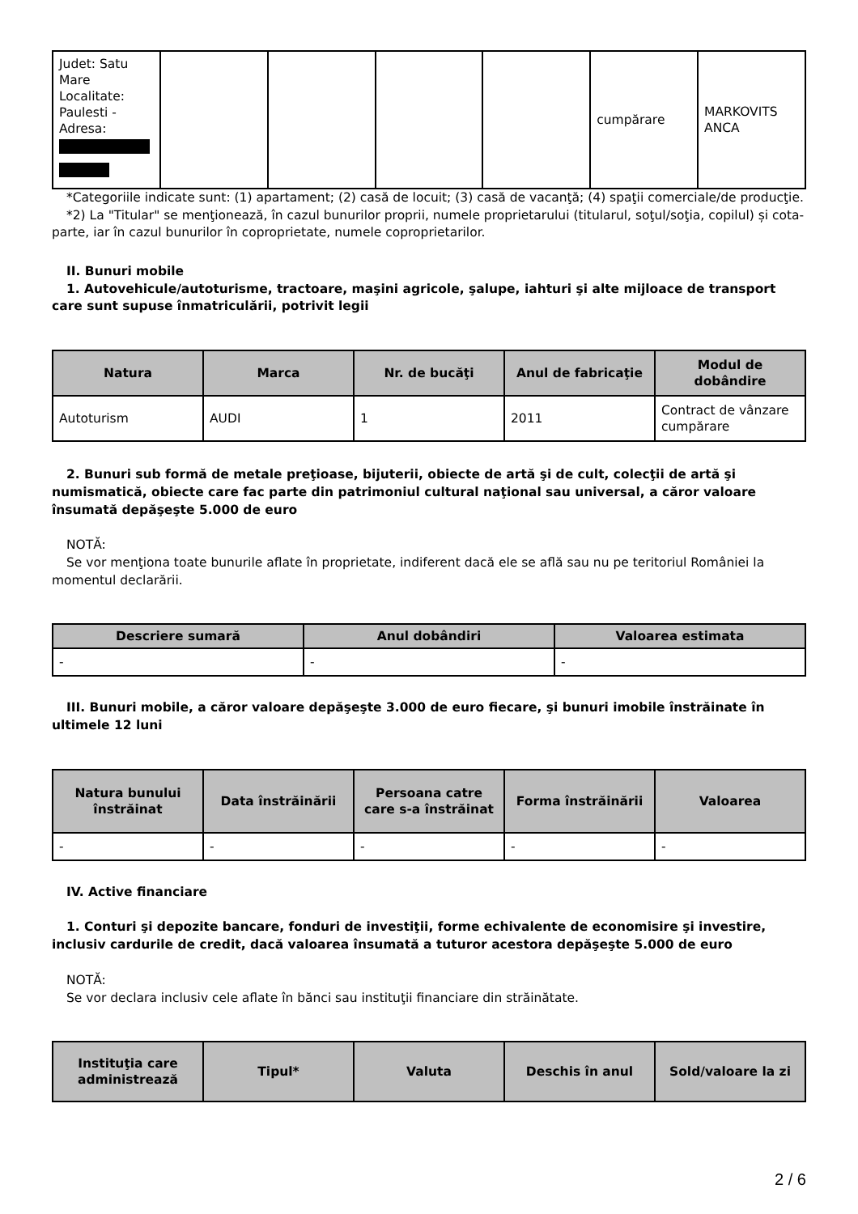| Judet: Satu Mare Localitate: Paulesti - Adresa: | | | | | cumpărare | MARKOVITS ANCA |
*Categoriile indicate sunt: (1) apartament; (2) casă de locuit; (3) casă de vacanţă; (4) spaţii comerciale/de producţie.
*2) La "Titular" se menţionează, în cazul bunurilor proprii, numele proprietarului (titularul, soţul/soţia, copilul) și cota-parte, iar în cazul bunurilor în coproprietate, numele coproprietarilor.
II. Bunuri mobile
1. Autovehicule/autoturisme, tractoare, maşini agricole, şalupe, iahturi şi alte mijloace de transport care sunt supuse înmatriculării, potrivit legii
| Natura | Marca | Nr. de bucăţi | Anul de fabricaţie | Modul de dobândire |
| --- | --- | --- | --- | --- |
| Autoturism | AUDI | 1 | 2011 | Contract de vânzare cumpărare |
2. Bunuri sub formă de metale preţioase, bijuterii, obiecte de artă şi de cult, colecţii de artă şi numismatică, obiecte care fac parte din patrimoniul cultural naţional sau universal, a căror valoare însumată depăşeşte 5.000 de euro
NOTĂ:
Se vor menţiona toate bunurile aflate în proprietate, indiferent dacă ele se află sau nu pe teritoriul României la momentul declarării.
| Descriere sumară | Anul dobândiri | Valoarea estimata |
| --- | --- | --- |
| - | - | - |
III. Bunuri mobile, a căror valoare depăşeşte 3.000 de euro fiecare, şi bunuri imobile înstrăinate în ultimele 12 luni
| Natura bunului înstrăinat | Data înstrăinării | Persoana catre care s-a înstrăinat | Forma înstrăinării | Valoarea |
| --- | --- | --- | --- | --- |
| - | - | - | - | - |
IV. Active financiare
1. Conturi şi depozite bancare, fonduri de investiţii, forme echivalente de economisire şi investire, inclusiv cardurile de credit, dacă valoarea însumată a tuturor acestora depăşeşte 5.000 de euro
NOTĂ:
Se vor declara inclusiv cele aflate în bănci sau instituţii financiare din străinătate.
| Instituţia care administrează | Tipul* | Valuta | Deschis în anul | Sold/valoare la zi |
| --- | --- | --- | --- | --- |
2 / 6